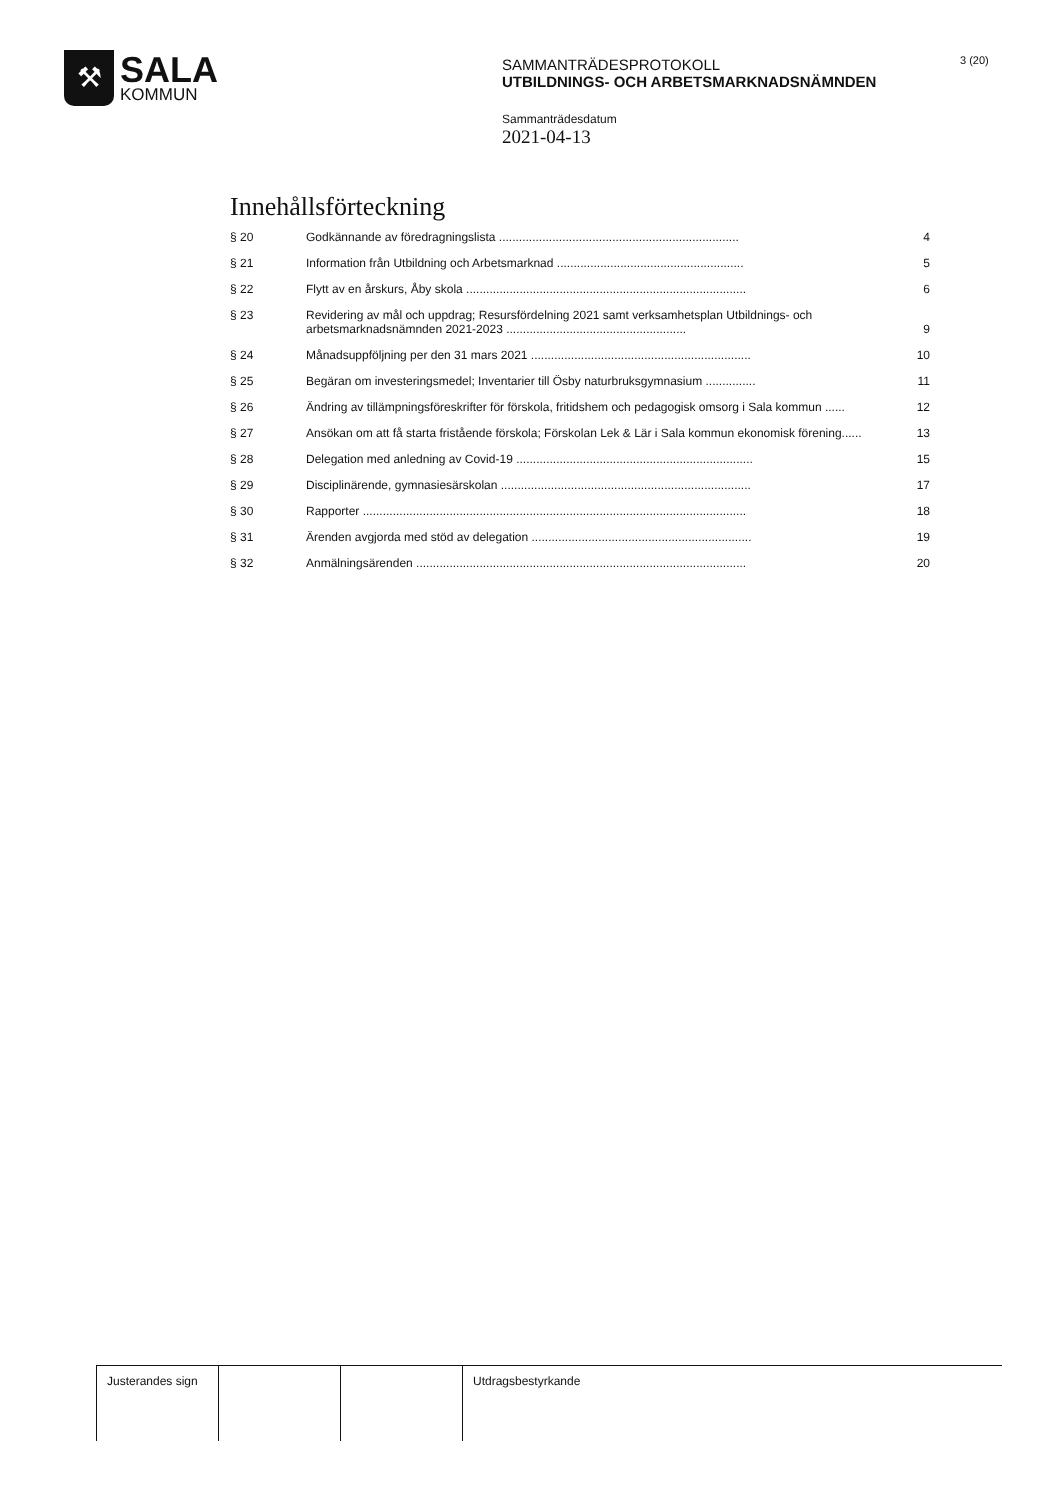⚒
SALA
KOMMUN
SAMMANTRÄDESPROTOKOLL
UTBILDNINGS- OCH ARBETSMARKNADSNÄMNDEN
Sammanträdesdatum
2021-04-13
3 (20)
Innehållsförteckning
| § 20 | Godkännande av föredragningslista ........................................................................ | 4 |
| § 21 | Information från Utbildning och Arbetsmarknad ........................................................ | 5 |
| § 22 | Flytt av en årskurs, Åby skola .................................................................................... | 6 |
| § 23 | Revidering av mål och uppdrag; Resursfördelning 2021 samt verksamhetsplan Utbildnings- och arbetsmarknadsnämnden 2021-2023 ...................................................... | 9 |
| § 24 | Månadsuppföljning per den 31 mars 2021 .................................................................. | 10 |
| § 25 | Begäran om investeringsmedel; Inventarier till Ösby naturbruksgymnasium ............... | 11 |
| § 26 | Ändring av tillämpningsföreskrifter för förskola, fritidshem och pedagogisk omsorg i Sala kommun ...... | 12 |
| § 27 | Ansökan om att få starta fristående förskola; Förskolan Lek & Lär i Sala kommun ekonomisk förening...... | 13 |
| § 28 | Delegation med anledning av Covid-19 ....................................................................... | 15 |
| § 29 | Disciplinärende, gymnasiesärskolan ........................................................................... | 17 |
| § 30 | Rapporter ................................................................................................................... | 18 |
| § 31 | Ärenden avgjorda med stöd av delegation .................................................................. | 19 |
| § 32 | Anmälningsärenden ................................................................................................... | 20 |
Justerandes sign Utdragsbestyrkande